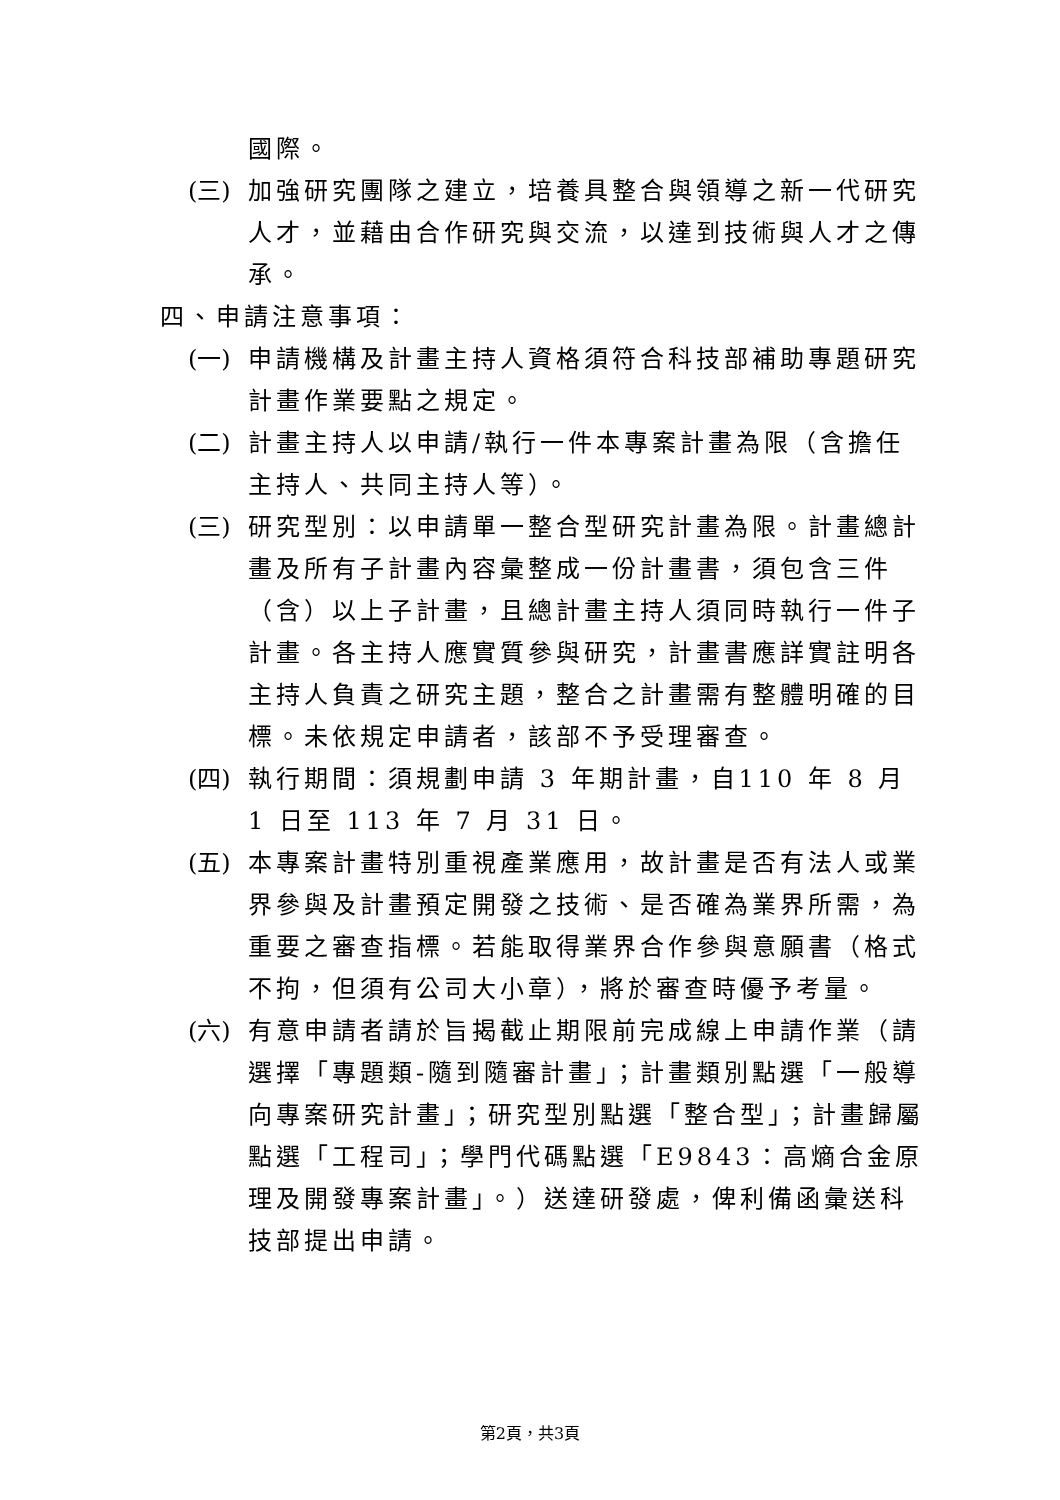國際。
(三) 加強研究團隊之建立，培養具整合與領導之新一代研究人才，並藉由合作研究與交流，以達到技術與人才之傳承。
四、申請注意事項：
(一) 申請機構及計畫主持人資格須符合科技部補助專題研究計畫作業要點之規定。
(二) 計畫主持人以申請/執行一件本專案計畫為限（含擔任主持人、共同主持人等）。
(三) 研究型別：以申請單一整合型研究計畫為限。計畫總計畫及所有子計畫內容彙整成一份計畫書，須包含三件（含）以上子計畫，且總計畫主持人須同時執行一件子計畫。各主持人應實質參與研究，計畫書應詳實註明各主持人負責之研究主題，整合之計畫需有整體明確的目標。未依規定申請者，該部不予受理審查。
(四) 執行期間：須規劃申請 3 年期計畫，自110 年 8 月 1 日至 113 年 7 月 31 日。
(五) 本專案計畫特別重視產業應用，故計畫是否有法人或業界參與及計畫預定開發之技術、是否確為業界所需，為重要之審查指標。若能取得業界合作參與意願書（格式不拘，但須有公司大小章），將於審查時優予考量。
(六) 有意申請者請於旨揭截止期限前完成線上申請作業（請選擇「專題類-隨到隨審計畫」；計畫類別點選「一般導向專案研究計畫」；研究型別點選「整合型」；計畫歸屬點選「工程司」；學門代碼點選「E9843：高熵合金原理及開發專案計畫」。）送達研發處，俾利備函彙送科技部提出申請。
第2頁，共3頁